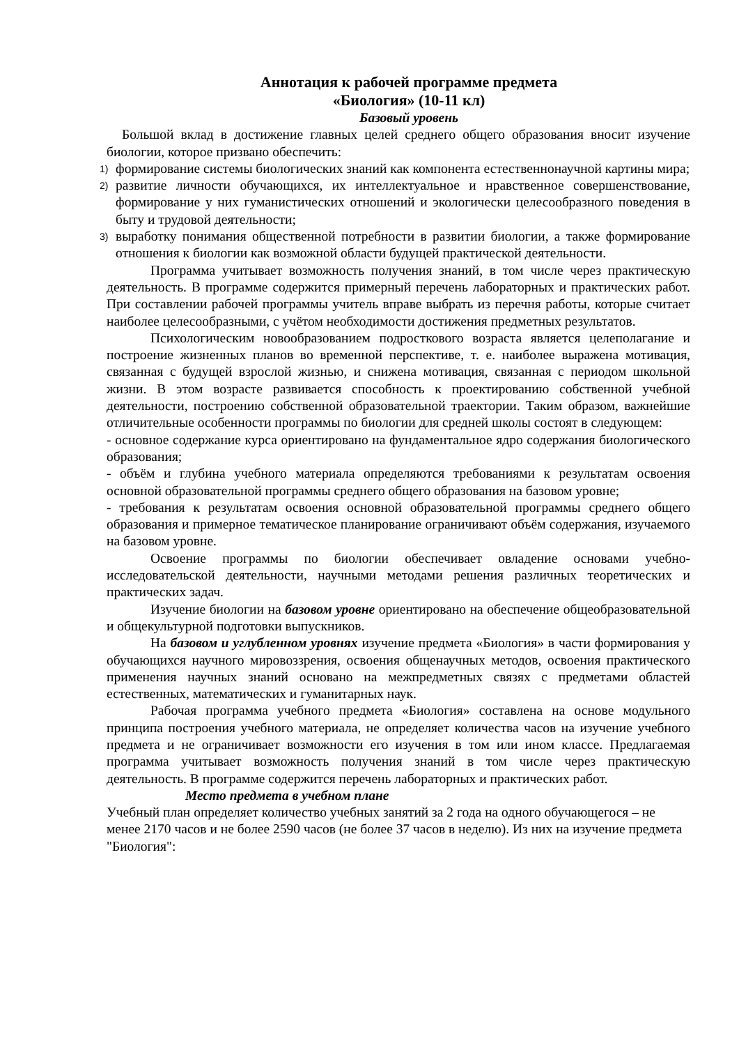Аннотация к рабочей программе предмета
«Биология» (10-11 кл)
Базовый уровень
Большой вклад в достижение главных целей среднего общего образования вносит изучение биологии, которое призвано обеспечить:
1)
формирование системы биологических знаний как компонента естественнонаучной картины мира;
2)
развитие личности обучающихся, их интеллектуальное и нравственное совершенствование, формирование у них гуманистических отношений и экологически целесообразного поведения в быту и трудовой деятельности;
3)
выработку понимания общественной потребности в развитии биологии, а также формирование отношения к биологии как возможной области будущей практической деятельности.
Программа учитывает возможность получения знаний, в том числе через практическую деятельность. В программе содержится примерный перечень лабораторных и практических работ. При составлении рабочей программы учитель вправе выбрать из перечня работы, которые считает наиболее целесообразными, с учётом необходимости достижения предметных результатов.
Психологическим новообразованием подросткового возраста является целеполагание и построение жизненных планов во временной перспективе, т. е. наиболее выражена мотивация, связанная с будущей взрослой жизнью, и снижена мотивация, связанная с периодом школьной жизни. В этом возрасте развивается способность к проектированию собственной учебной деятельности, построению собственной образовательной траектории. Таким образом, важнейшие отличительные особенности программы по биологии для средней школы состоят в следующем:
- основное содержание курса ориентировано на фундаментальное ядро содержания биологического образования;
- объём и глубина учебного материала определяются требованиями к результатам освоения основной образовательной программы среднего общего образования на базовом уровне;
- требования к результатам освоения основной образовательной программы среднего общего образования и примерное тематическое планирование ограничивают объём содержания, изучаемого на базовом уровне.
Освоение программы по биологии обеспечивает овладение основами учебно-исследовательской деятельности, научными методами решения различных теоретических и практических задач.
Изучение биологии на базовом уровне ориентировано на обеспечение общеобразовательной и общекультурной подготовки выпускников.
На базовом и углубленном уровнях изучение предмета «Биология» в части формирования у обучающихся научного мировоззрения, освоения общенаучных методов, освоения практического применения научных знаний основано на межпредметных связях с предметами областей естественных, математических и гуманитарных наук.
Рабочая программа учебного предмета «Биология» составлена на основе модульного принципа построения учебного материала, не определяет количества часов на изучение учебного предмета и не ограничивает возможности его изучения в том или ином классе. Предлагаемая программа учитывает возможность получения знаний в том числе через практическую деятельность. В программе содержится перечень лабораторных и практических работ.
Место предмета в учебном плане
Учебный план определяет количество учебных занятий за 2 года на одного обучающегося – не менее 2170 часов и не более 2590 часов (не более 37 часов в неделю). Из них на изучение предмета "Биология":